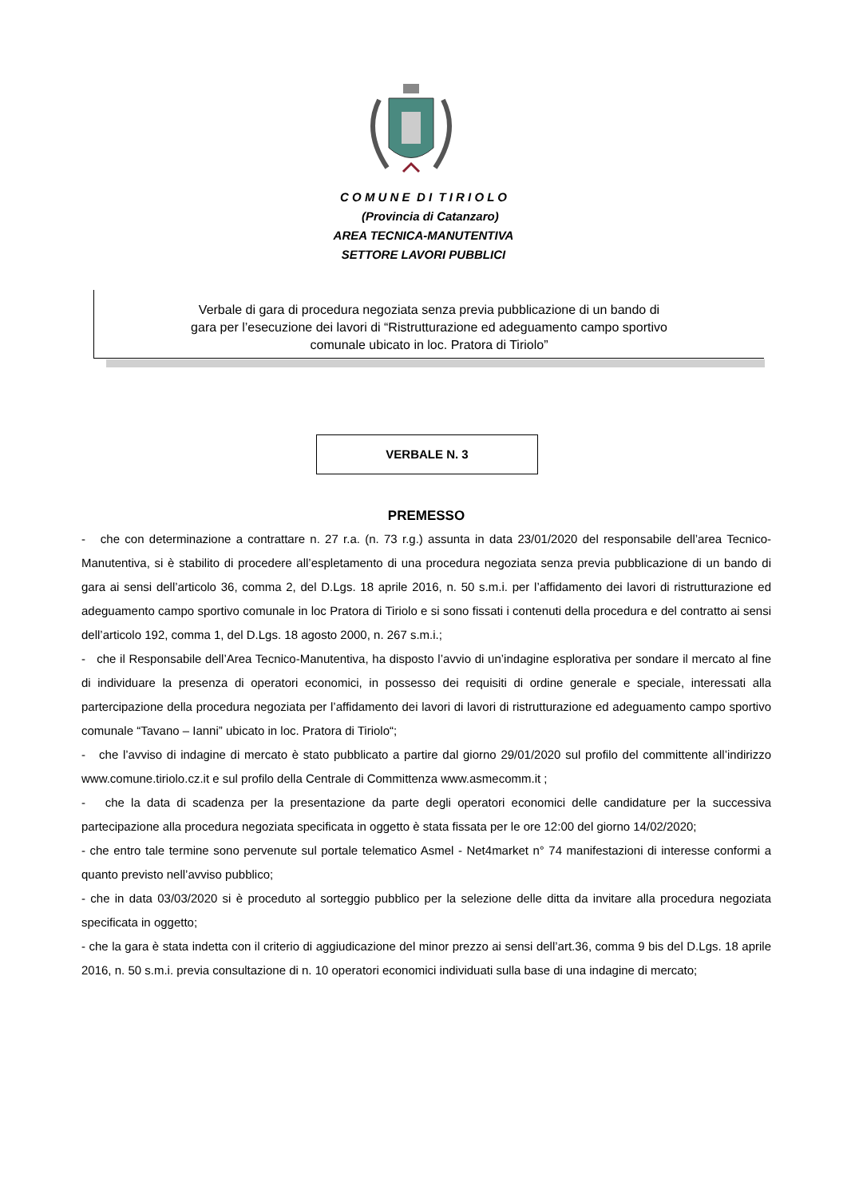C O M U N E D I T I R I O L O
(Provincia di Catanzaro)
AREA TECNICA-MANUTENTIVA
SETTORE LAVORI PUBBLICI
Verbale di gara di procedura negoziata senza previa pubblicazione di un bando di
gara per l’esecuzione dei lavori di “Ristrutturazione ed adeguamento campo sportivo
comunale ubicato in loc. Pratora di Tiriolo”
VERBALE N. 3
PREMESSO
- che con determinazione a contrattare n. 27 r.a. (n. 73 r.g.) assunta in data 23/01/2020 del responsabile dell’area Tecnico-Manutentiva, si è stabilito di procedere all’espletamento di una procedura negoziata senza previa pubblicazione di un bando di gara ai sensi dell’articolo 36, comma 2, del D.Lgs. 18 aprile 2016, n. 50 s.m.i. per l’affidamento dei lavori di ristrutturazione ed adeguamento campo sportivo comunale in loc Pratora di Tiriolo e si sono fissati i contenuti della procedura e del contratto ai sensi dell’articolo 192, comma 1, del D.Lgs. 18 agosto 2000, n. 267 s.m.i.;
- che il Responsabile dell’Area Tecnico-Manutentiva, ha disposto l’avvio di un’indagine esplorativa per sondare il mercato al fine di individuare la presenza di operatori economici, in possesso dei requisiti di ordine generale e speciale, interessati alla partercipazione della procedura negoziata per l’affidamento dei lavori di lavori di ristrutturazione ed adeguamento campo sportivo comunale “Tavano – Ianni” ubicato in loc. Pratora di Tiriolo“;
- che l’avviso di indagine di mercato è stato pubblicato a partire dal giorno 29/01/2020 sul profilo del committente all’indirizzo www.comune.tiriolo.cz.it e sul profilo della Centrale di Committenza www.asmecomm.it ;
- che la data di scadenza per la presentazione da parte degli operatori economici delle candidature per la successiva partecipazione alla procedura negoziata specificata in oggetto è stata fissata per le ore 12:00 del giorno 14/02/2020;
- che entro tale termine sono pervenute sul portale telematico Asmel - Net4market n° 74 manifestazioni di interesse conformi a quanto previsto nell’avviso pubblico;
- che in data 03/03/2020 si è proceduto al sorteggio pubblico per la selezione delle ditta da invitare alla procedura negoziata specificata in oggetto;
- che la gara è stata indetta con il criterio di aggiudicazione del minor prezzo ai sensi dell’art.36, comma 9 bis del D.Lgs. 18 aprile 2016, n. 50 s.m.i. previa consultazione di n. 10 operatori economici individuati sulla base di una indagine di mercato;